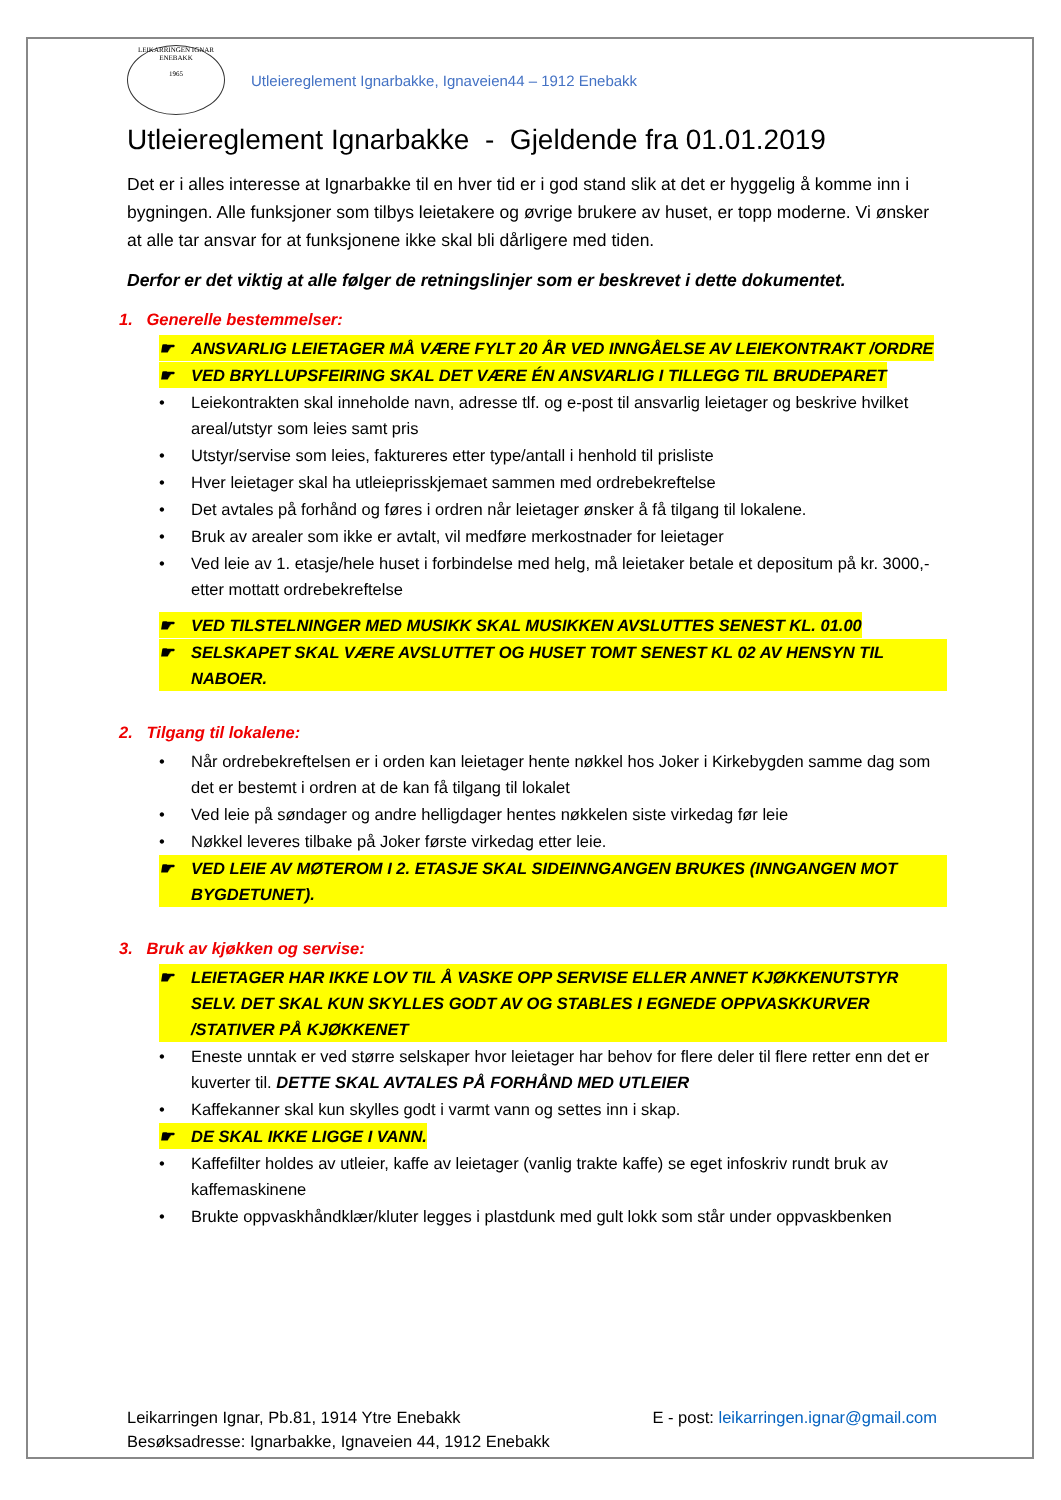LEIKARRINGEN IGNAR
ENEBAKK
1965
Utleiereglement Ignarbakke, Ignaveien44 – 1912 Enebakk
Utleiereglement Ignarbakke - Gjeldende fra 01.01.2019
Det er i alles interesse at Ignarbakke til en hver tid er i god stand slik at det er hyggelig å komme inn i bygningen. Alle funksjoner som tilbys leietakere og øvrige brukere av huset, er topp moderne. Vi ønsker at alle tar ansvar for at funksjonene ikke skal bli dårligere med tiden.
Derfor er det viktig at alle følger de retningslinjer som er beskrevet i dette dokumentet.
1. Generelle bestemmelser:
☛ ANSVARLIG LEIETAGER MÅ VÆRE FYLT 20 ÅR VED INNGÅELSE AV LEIEKONTRAKT /ORDRE
☛ VED BRYLLUPSFEIRING SKAL DET VÆRE ÉN ANSVARLIG I TILLEGG TIL BRUDEPARET
• Leiekontrakten skal inneholde navn, adresse tlf. og e-post til ansvarlig leietager og beskrive hvilket areal/utstyr som leies samt pris
• Utstyr/servise som leies, faktureres etter type/antall i henhold til prisliste
• Hver leietager skal ha utleieprisskjemaet sammen med ordrebekreftelse
• Det avtales på forhånd og føres i ordren når leietager ønsker å få tilgang til lokalene.
• Bruk av arealer som ikke er avtalt, vil medføre merkostnader for leietager
• Ved leie av 1. etasje/hele huset i forbindelse med helg, må leietaker betale et depositum på kr. 3000,- etter mottatt ordrebekreftelse
☛ VED TILSTELNINGER MED MUSIKK SKAL MUSIKKEN AVSLUTTES SENEST KL. 01.00
☛ SELSKAPET SKAL VÆRE AVSLUTTET OG HUSET TOMT SENEST KL 02 AV HENSYN TIL NABOER.
2. Tilgang til lokalene:
• Når ordrebekreftelsen er i orden kan leietager hente nøkkel hos Joker i Kirkebygden samme dag som det er bestemt i ordren at de kan få tilgang til lokalet
• Ved leie på søndager og andre helligdager hentes nøkkelen siste virkedag før leie
• Nøkkel leveres tilbake på Joker første virkedag etter leie.
☛ VED LEIE AV MØTEROM I 2. ETASJE SKAL SIDEINNGANGEN BRUKES (INNGANGEN MOT BYGDETUNET).
3. Bruk av kjøkken og servise:
☛ LEIETAGER HAR IKKE LOV TIL Å VASKE OPP SERVISE ELLER ANNET KJØKKENUTSTYR SELV. DET SKAL KUN SKYLLES GODT AV OG STABLES I EGNEDE OPPVASKKURVER /STATIVER PÅ KJØKKENET
• Eneste unntak er ved større selskaper hvor leietager har behov for flere deler til flere retter enn det er kuverter til. DETTE SKAL AVTALES PÅ FORHÅND MED UTLEIER
• Kaffekanner skal kun skylles godt i varmt vann og settes inn i skap.
☛ DE SKAL IKKE LIGGE I VANN.
• Kaffefilter holdes av utleier, kaffe av leietager (vanlig trakte kaffe) se eget infoskriv rundt bruk av kaffemaskinene
• Brukte oppvaskhåndklær/kluter legges i plastdunk med gult lokk som står under oppvaskbenken
Leikarringen Ignar, Pb.81, 1914 Ytre Enebakk E - post: leikarringen.ignar@gmail.com
Besøksadresse: Ignarbakke, Ignaveien 44, 1912 Enebakk